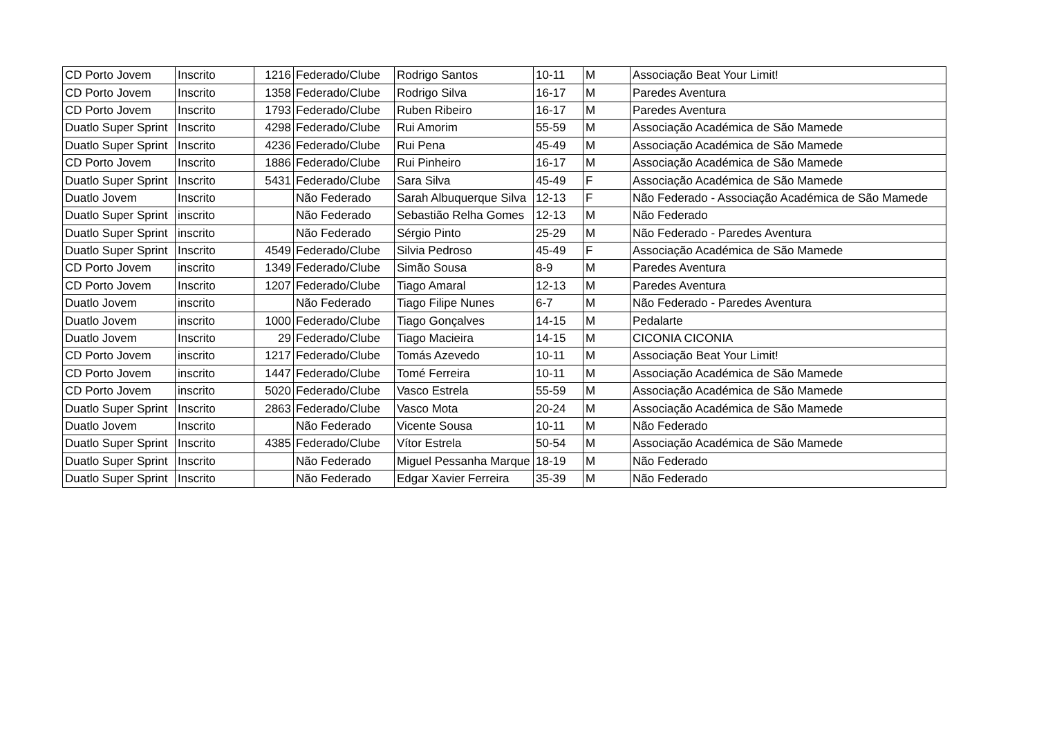| CD Porto Jovem | Inscrito | 1216 | Federado/Clube | Rodrigo Santos | 10-11 | M | Associação Beat Your Limit! |
| CD Porto Jovem | Inscrito | 1358 | Federado/Clube | Rodrigo Silva | 16-17 | M | Paredes Aventura |
| CD Porto Jovem | Inscrito | 1793 | Federado/Clube | Ruben Ribeiro | 16-17 | M | Paredes Aventura |
| Duatlo Super Sprint | Inscrito | 4298 | Federado/Clube | Rui Amorim | 55-59 | M | Associação Académica de São Mamede |
| Duatlo Super Sprint | Inscrito | 4236 | Federado/Clube | Rui Pena | 45-49 | M | Associação Académica de São Mamede |
| CD Porto Jovem | Inscrito | 1886 | Federado/Clube | Rui Pinheiro | 16-17 | M | Associação Académica de São Mamede |
| Duatlo Super Sprint | Inscrito | 5431 | Federado/Clube | Sara Silva | 45-49 | F | Associação Académica de São Mamede |
| Duatlo Jovem | Inscrito | | Não Federado | Sarah Albuquerque Silva | 12-13 | F | Não Federado - Associação Académica de São Mamede |
| Duatlo Super Sprint | inscrito | | Não Federado | Sebastião Relha Gomes | 12-13 | M | Não Federado |
| Duatlo Super Sprint | inscrito | | Não Federado | Sérgio Pinto | 25-29 | M | Não Federado - Paredes Aventura |
| Duatlo Super Sprint | Inscrito | 4549 | Federado/Clube | Silvia Pedroso | 45-49 | F | Associação Académica de São Mamede |
| CD Porto Jovem | inscrito | 1349 | Federado/Clube | Simão Sousa | 8-9 | M | Paredes Aventura |
| CD Porto Jovem | Inscrito | 1207 | Federado/Clube | Tiago Amaral | 12-13 | M | Paredes Aventura |
| Duatlo Jovem | inscrito | | Não Federado | Tiago Filipe Nunes | 6-7 | M | Não Federado - Paredes Aventura |
| Duatlo Jovem | inscrito | 1000 | Federado/Clube | Tiago Gonçalves | 14-15 | M | Pedalarte |
| Duatlo Jovem | Inscrito | 29 | Federado/Clube | Tiago Macieira | 14-15 | M | CICONIA CICONIA |
| CD Porto Jovem | inscrito | 1217 | Federado/Clube | Tomás Azevedo | 10-11 | M | Associação Beat Your Limit! |
| CD Porto Jovem | inscrito | 1447 | Federado/Clube | Tomé Ferreira | 10-11 | M | Associação Académica de São Mamede |
| CD Porto Jovem | inscrito | 5020 | Federado/Clube | Vasco Estrela | 55-59 | M | Associação Académica de São Mamede |
| Duatlo Super Sprint | Inscrito | 2863 | Federado/Clube | Vasco Mota | 20-24 | M | Associação Académica de São Mamede |
| Duatlo Jovem | Inscrito | | Não Federado | Vicente Sousa | 10-11 | M | Não Federado |
| Duatlo Super Sprint | Inscrito | 4385 | Federado/Clube | Vítor Estrela | 50-54 | M | Associação Académica de São Mamede |
| Duatlo Super Sprint | Inscrito | | Não Federado | Miguel Pessanha Marque | 18-19 | M | Não Federado |
| Duatlo Super Sprint | Inscrito | | Não Federado | Edgar Xavier Ferreira | 35-39 | M | Não Federado |